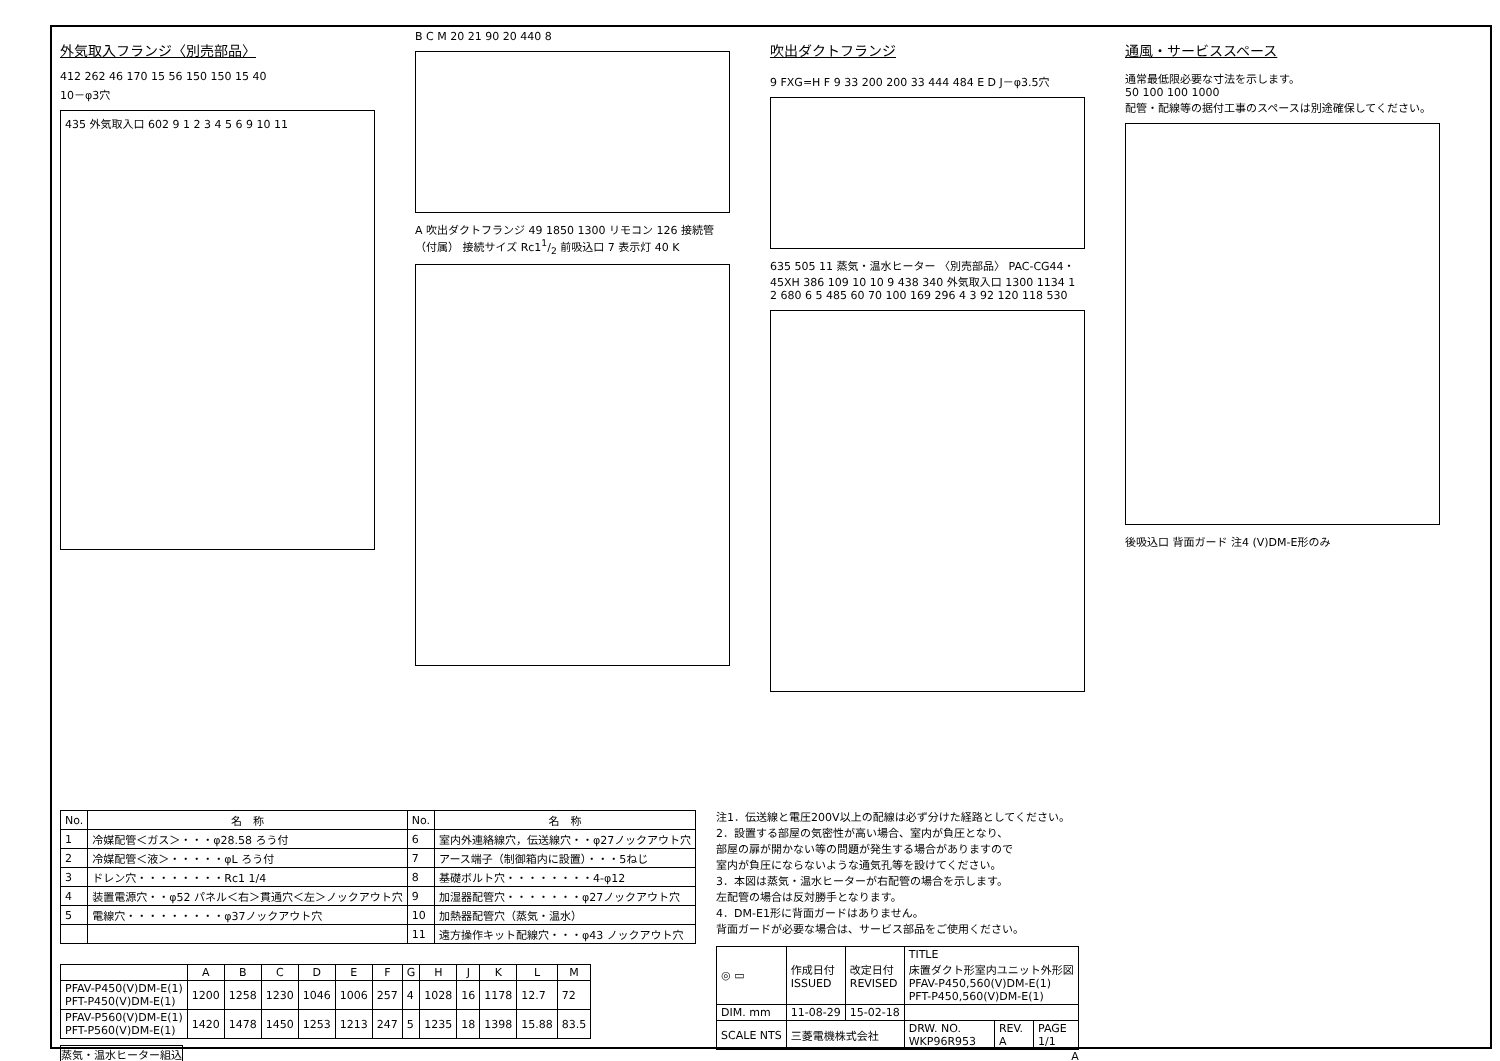外気取入フランジ〈別売部品〉
412 262 46 170 15 56 150 150 15 40
10－φ3穴
435 外気取入口 602 9 1 2 3 4 5 6 9 10 11
B C M 20 21 90 20 440 8
A 吹出ダクトフランジ 49 1850 1300 リモコン 126 接続管（付属） 接続サイズ Rc11/2 前吸込口 7 表示灯 40 K
吹出ダクトフランジ
9 FXG=H F 9 33 200 200 33 444 484 E D J－φ3.5穴
635 505 11 蒸気・温水ヒーター 〈別売部品〉 PAC-CG44・45XH 386 109 10 10 9 438 340 外気取入口 1300 1134 1 2 680 6 5 485 60 70 100 169 296 4 3 92 120 118 530
通風・サービススペース
通常最低限必要な寸法を示します。
50 100 100 1000
配管・配線等の据付工事のスペースは別途確保してください。
後吸込口 背面ガード 注4 (V)DM-E形のみ
| No. | 名 称 | No. | 名 称 |
| --- | --- | --- | --- |
| 1 | 冷媒配管＜ガス＞・・・φ28.58 ろう付 | 6 | 室内外連絡線穴，伝送線穴・・φ27ノックアウト穴 |
| 2 | 冷媒配管＜液＞・・・・・φL ろう付 | 7 | アース端子（制御箱内に設置）・・・5ねじ |
| 3 | ドレン穴・・・・・・・・Rc1 1/4 | 8 | 基礎ボルト穴・・・・・・・・4-φ12 |
| 4 | 装置電源穴・・φ52 パネル＜右＞貫通穴＜左＞ノックアウト穴 | 9 | 加湿器配管穴・・・・・・・φ27ノックアウト穴 |
| 5 | 電線穴・・・・・・・・・φ37ノックアウト穴 | 10 | 加熱器配管穴（蒸気・温水） |
| | | 11 | 遠方操作キット配線穴・・・φ43 ノックアウト穴 |
| | A | B | C | D | E | F | G | H | J | K | L | M |
| --- | --- | --- | --- | --- | --- | --- | --- | --- | --- | --- | --- | --- |
| PFAV-P450(V)DM-E(1) PFT-P450(V)DM-E(1) | 1200 | 1258 | 1230 | 1046 | 1006 | 257 | 4 | 1028 | 16 | 1178 | 12.7 | 72 |
| PFAV-P560(V)DM-E(1) PFT-P560(V)DM-E(1) | 1420 | 1478 | 1450 | 1253 | 1213 | 247 | 5 | 1235 | 18 | 1398 | 15.88 | 83.5 |
蒸気・温水ヒーター組込
注1．伝送線と電圧200V以上の配線は必ず分けた経路としてください。
2．設置する部屋の気密性が高い場合、室内が負圧となり、
部屋の扉が開かない等の問題が発生する場合がありますので
室内が負圧にならないような通気孔等を設けてください。
3．本図は蒸気・温水ヒーターが右配管の場合を示します。
左配管の場合は反対勝手となります。
4．DM-E1形に背面ガードはありません。
背面ガードが必要な場合は、サービス部品をご使用ください。
| ◎ ▭ | 作成日付 ISSUED | 改定日付 REVISED | TITLE 床置ダクト形室内ユニット外形図 PFAV-P450,560(V)DM-E(1) PFT-P450,560(V)DM-E(1) | | |
| DIM. mm | 11-08-29 | 15-02-18 | | | |
| SCALE NTS | 三菱電機株式会社 | | DRW. NO. WKP96R953 | REV. A | PAGE 1/1 |
A